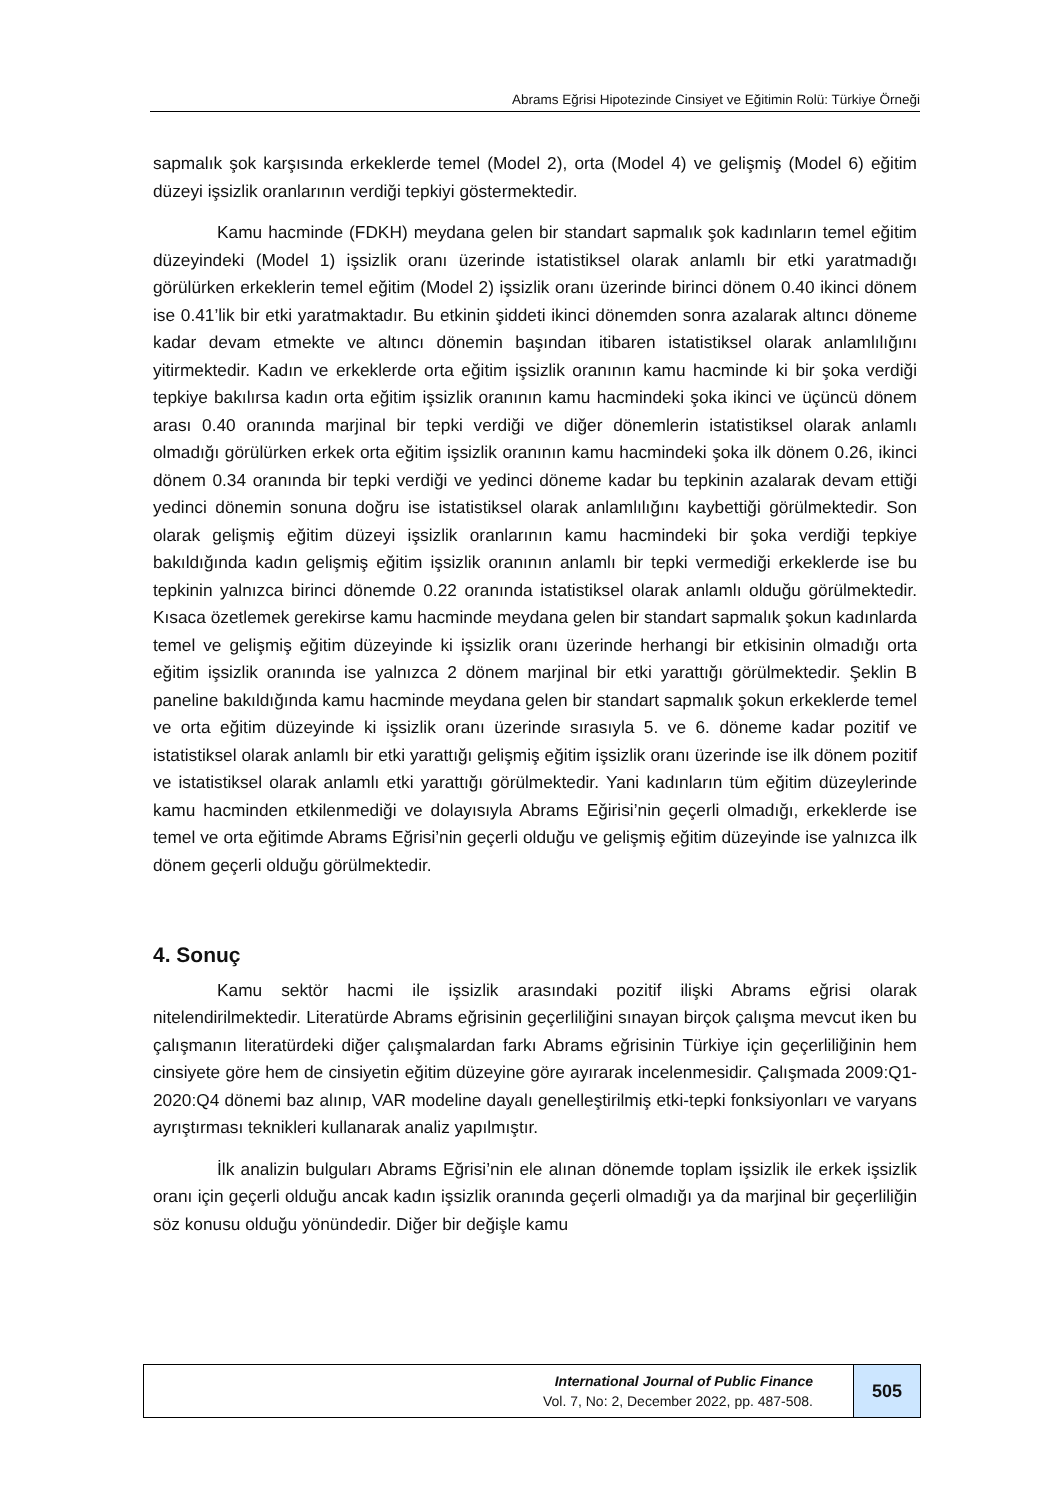Abrams Eğrisi Hipotezinde Cinsiyet ve Eğitimin Rolü: Türkiye Örneği
sapmalık şok karşısında erkeklerde temel (Model 2), orta (Model 4) ve gelişmiş (Model 6) eğitim düzeyi işsizlik oranlarının verdiği tepkiyi göstermektedir.
Kamu hacminde (FDKH) meydana gelen bir standart sapmalık şok kadınların temel eğitim düzeyindeki (Model 1) işsizlik oranı üzerinde istatistiksel olarak anlamlı bir etki yaratmadığı görülürken erkeklerin temel eğitim (Model 2) işsizlik oranı üzerinde birinci dönem 0.40 ikinci dönem ise 0.41’lik bir etki yaratmaktadır. Bu etkinin şiddeti ikinci dönemden sonra azalarak altıncı döneme kadar devam etmekte ve altıncı dönemin başından itibaren istatistiksel olarak anlamlılığını yitirmektedir. Kadın ve erkeklerde orta eğitim işsizlik oranının kamu hacminde ki bir şoka verdiği tepkiye bakılırsa kadın orta eğitim işsizlik oranının kamu hacmindeki şoka ikinci ve üçüncü dönem arası 0.40 oranında marjinal bir tepki verdiği ve diğer dönemlerin istatistiksel olarak anlamlı olmadığı görülürken erkek orta eğitim işsizlik oranının kamu hacmindeki şoka ilk dönem 0.26, ikinci dönem 0.34 oranında bir tepki verdiği ve yedinci döneme kadar bu tepkinin azalarak devam ettiği yedinci dönemin sonuna doğru ise istatistiksel olarak anlamlılığını kaybettiği görülmektedir. Son olarak gelişmiş eğitim düzeyi işsizlik oranlarının kamu hacmindeki bir şoka verdiği tepkiye bakıldığında kadın gelişmiş eğitim işsizlik oranının anlamlı bir tepki vermediği erkeklerde ise bu tepkinin yalnızca birinci dönemde 0.22 oranında istatistiksel olarak anlamlı olduğu görülmektedir. Kısaca özetlemek gerekirse kamu hacminde meydana gelen bir standart sapmalık şokun kadınlarda temel ve gelişmiş eğitim düzeyinde ki işsizlik oranı üzerinde herhangi bir etkisinin olmadığı orta eğitim işsizlik oranında ise yalnızca 2 dönem marjinal bir etki yarattığı görülmektedir. Şeklin B paneline bakıldığında kamu hacminde meydana gelen bir standart sapmalık şokun erkeklerde temel ve orta eğitim düzeyinde ki işsizlik oranı üzerinde sırasıyla 5. ve 6. döneme kadar pozitif ve istatistiksel olarak anlamlı bir etki yarattığı gelişmiş eğitim işsizlik oranı üzerinde ise ilk dönem pozitif ve istatistiksel olarak anlamlı etki yarattığı görülmektedir. Yani kadınların tüm eğitim düzeylerinde kamu hacminden etkilenmediği ve dolayısıyla Abrams Eğirisi’nin geçerli olmadığı, erkeklerde ise temel ve orta eğitimde Abrams Eğrisi’nin geçerli olduğu ve gelişmiş eğitim düzeyinde ise yalnızca ilk dönem geçerli olduğu görülmektedir.
4. Sonuç
Kamu sektör hacmi ile işsizlik arasındaki pozitif ilişki Abrams eğrisi olarak nitelendirilmektedir. Literatürde Abrams eğrisinin geçerliliğini sınayan birçok çalışma mevcut iken bu çalışmanın literatürdeki diğer çalışmalardan farkı Abrams eğrisinin Türkiye için geçerliliğinin hem cinsiyete göre hem de cinsiyetin eğitim düzeyine göre ayırarak incelenmesidir. Çalışmada 2009:Q1-2020:Q4 dönemi baz alınıp, VAR modeline dayalı genelleştirilmiş etki-tepki fonksiyonları ve varyans ayrıştırması teknikleri kullanarak analiz yapılmıştır.
İlk analizin bulguları Abrams Eğrisi’nin ele alınan dönemde toplam işsizlik ile erkek işsizlik oranı için geçerli olduğu ancak kadın işsizlik oranında geçerli olmadığı ya da marjinal bir geçerliliğin söz konusu olduğu yönündedir. Diğer bir değişle kamu
International Journal of Public Finance
Vol. 7, No: 2, December 2022, pp. 487-508.
505